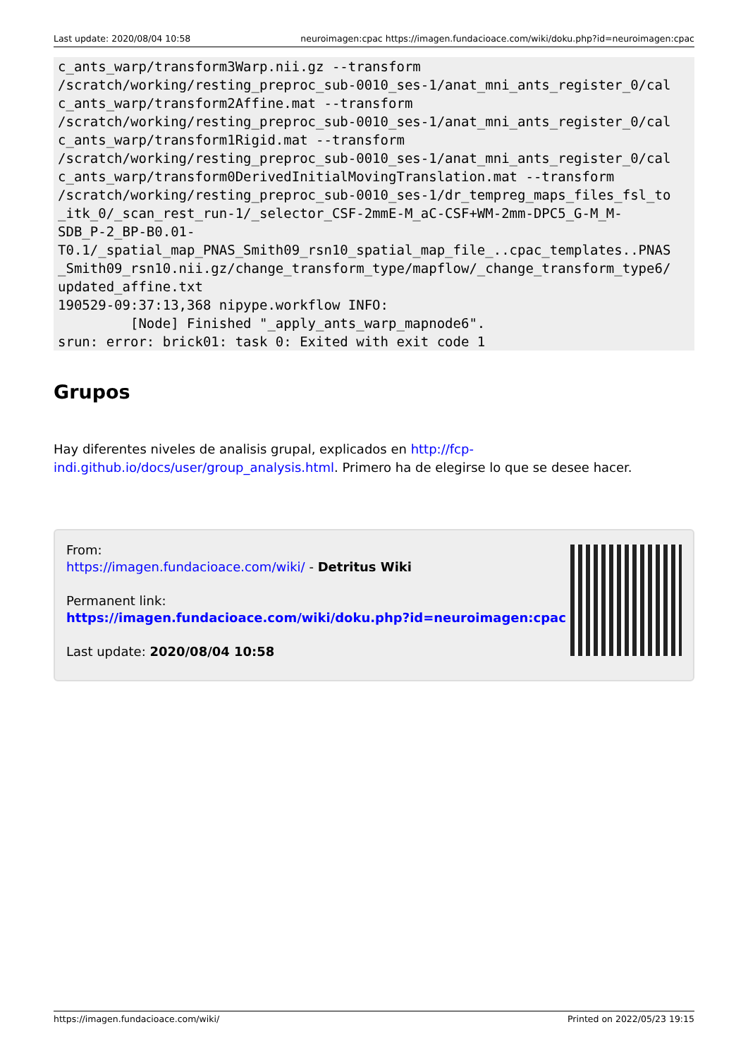Last update: 2020/08/04 10:58 neuroimagen:cpac https://imagen.fundacioace.com/wiki/doku.php?id=neuroimagen:cpac
c_ants_warp/transform3Warp.nii.gz --transform
/scratch/working/resting_preproc_sub-0010_ses-1/anat_mni_ants_register_0/cal
c_ants_warp/transform2Affine.mat --transform
/scratch/working/resting_preproc_sub-0010_ses-1/anat_mni_ants_register_0/cal
c_ants_warp/transform1Rigid.mat --transform
/scratch/working/resting_preproc_sub-0010_ses-1/anat_mni_ants_register_0/cal
c_ants_warp/transform0DerivedInitialMovingTranslation.mat --transform
/scratch/working/resting_preproc_sub-0010_ses-1/dr_tempreg_maps_files_fsl_to
_itk_0/_scan_rest_run-1/_selector_CSF-2mmE-M_aC-CSF+WM-2mm-DPC5_G-M_M-
SDB_P-2_BP-B0.01-
T0.1/_spatial_map_PNAS_Smith09_rsn10_spatial_map_file_..cpac_templates..PNAS
_Smith09_rsn10.nii.gz/change_transform_type/mapflow/_change_transform_type6/
updated_affine.txt
190529-09:37:13,368 nipype.workflow INFO:
         [Node] Finished "_apply_ants_warp_mapnode6".
srun: error: brick01: task 0: Exited with exit code 1
Grupos
Hay diferentes niveles de analisis grupal, explicados en http://fcp-indi.github.io/docs/user/group_analysis.html. Primero ha de elegirse lo que se desee hacer.
From:
https://imagen.fundacioace.com/wiki/ - Detritus Wiki
Permanent link:
https://imagen.fundacioace.com/wiki/doku.php?id=neuroimagen:cpac
Last update: 2020/08/04 10:58
https://imagen.fundacioace.com/wiki/ Printed on 2022/05/23 19:15